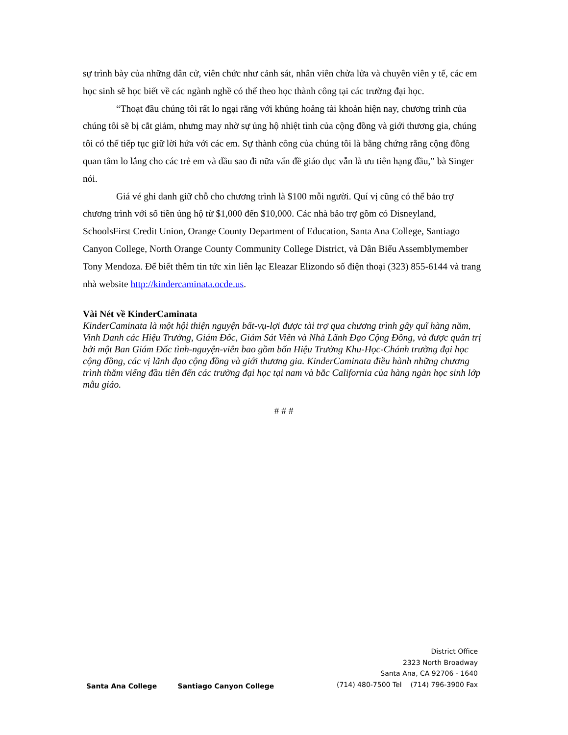sự trình bày của những dân cử, viên chức như cảnh sát, nhân viên chửa lửa và chuyên viên y tế, các em học sinh sẽ học biết về các ngành nghề có thể theo học thành công tại các trường đại học.
“Thoạt đầu chúng tôi rất lo ngại rằng với khủng hoảng tài khoản hiện nay, chương trình của chúng tôi sẽ bị cắt giảm, nhưng may nhờ sự ủng hộ nhiệt tình của cộng đồng và giới thương gia, chúng tôi có thể tiếp tục giữ lời hứa với các em. Sự thành công của chúng tôi là bằng chứng rằng cộng đồng quan tâm lo lắng cho các trẻ em và dầu sao đi nữa vấn đề giáo dục vẫn là ưu tiên hạng đầu,” bà Singer nói.
Giá vé ghi danh giữ chỗ cho chương trình là $100 mỗi người. Quí vị cũng có thể bảo trợ chương trình với số tiền ủng hộ từ $1,000 đến $10,000. Các nhà bảo trợ gồm có Disneyland, SchoolsFirst Credit Union, Orange County Department of Education, Santa Ana College, Santiago Canyon College, North Orange County Community College District, và Dân Biểu Assemblymember Tony Mendoza. Để biết thêm tin tức xin liên lạc Eleazar Elizondo số điện thoại (323) 855-6144 và trang nhà website http://kindercaminata.ocde.us.
Vài Nét về KinderCaminata
KinderCaminata là một hội thiện nguyện bất-vụ-lợi được tài trợ qua chương trình gây quĩ hàng năm, Vinh Danh các Hiệu Trưởng, Giám Đốc, Giám Sát Viên và Nhà Lãnh Đạo Cộng Đồng, và được quản trị bởi một Ban Giám Đốc tình-nguyện-viên bao gồm bốn Hiệu Trưởng Khu-Học-Chánh trường đại học cộng đồng, các vị lãnh đạo cộng đồng và giới thương gia. KinderCaminata điều hành những chương trình thăm viếng đầu tiên đến các trường đại học tại nam và bắc California của hàng ngàn học sinh lớp mẫu giáo.
# # #
Santa Ana College Santiago Canyon College
District Office
2323 North Broadway
Santa Ana, CA 92706 - 1640
(714) 480-7500 Tel (714) 796-3900 Fax